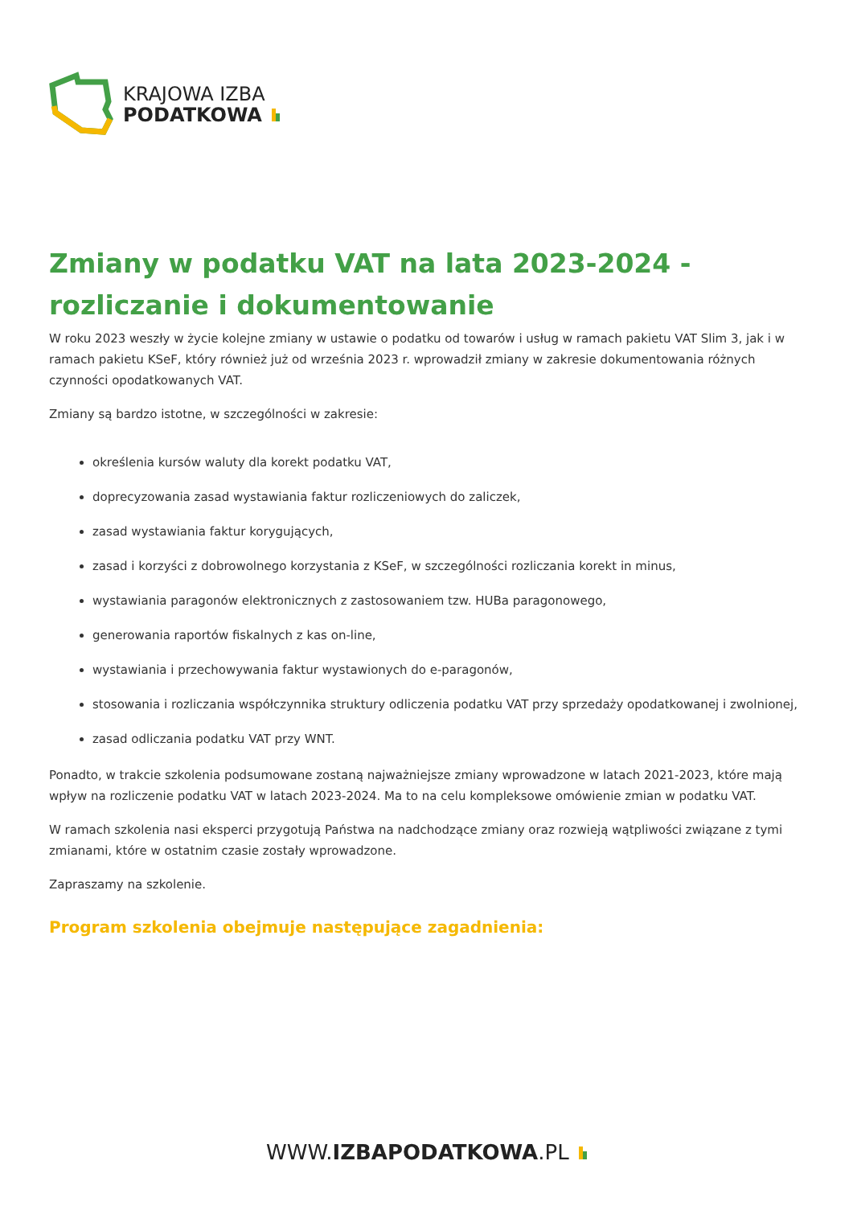KRAJOWA IZBA
PODATKOWA
Zmiany w podatku VAT na lata 2023-2024 - rozliczanie i dokumentowanie
W roku 2023 weszły w życie kolejne zmiany w ustawie o podatku od towarów i usług w ramach pakietu VAT Slim 3, jak i w ramach pakietu KSeF, który również już od września 2023 r. wprowadził zmiany w zakresie dokumentowania różnych czynności opodatkowanych VAT.
Zmiany są bardzo istotne, w szczególności w zakresie:
określenia kursów waluty dla korekt podatku VAT,
doprecyzowania zasad wystawiania faktur rozliczeniowych do zaliczek,
zasad wystawiania faktur korygujących,
zasad i korzyści z dobrowolnego korzystania z KSeF, w szczególności rozliczania korekt in minus,
wystawiania paragonów elektronicznych z zastosowaniem tzw. HUBa paragonowego,
generowania raportów fiskalnych z kas on-line,
wystawiania i przechowywania faktur wystawionych do e-paragonów,
stosowania i rozliczania współczynnika struktury odliczenia podatku VAT przy sprzedaży opodatkowanej i zwolnionej,
zasad odliczania podatku VAT przy WNT.
Ponadto, w trakcie szkolenia podsumowane zostaną najważniejsze zmiany wprowadzone w latach 2021-2023, które mają wpływ na rozliczenie podatku VAT w latach 2023-2024. Ma to na celu kompleksowe omówienie zmian w podatku VAT.
W ramach szkolenia nasi eksperci przygotują Państwa na nadchodzące zmiany oraz rozwieją wątpliwości związane z tymi zmianami, które w ostatnim czasie zostały wprowadzone.
Zapraszamy na szkolenie.
Program szkolenia obejmuje następujące zagadnienia:
WWW.IZBAPODATKOWA.PL